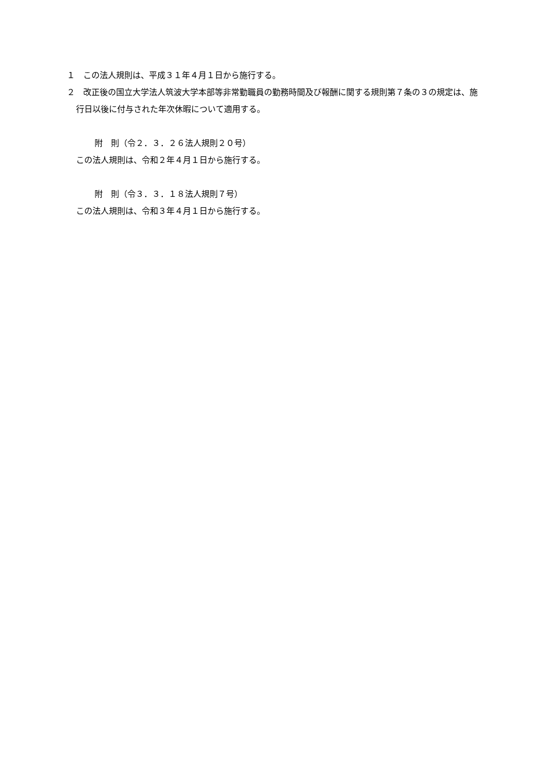１　この法人規則は、平成３１年４月１日から施行する。
２　改正後の国立大学法人筑波大学本部等非常勤職員の勤務時間及び報酬に関する規則第７条の３の規定は、施行日以後に付与された年次休暇について適用する。
附　則（令２．３．２６法人規則２０号）
この法人規則は、令和２年４月１日から施行する。
附　則（令３．３．１８法人規則７号）
この法人規則は、令和３年４月１日から施行する。